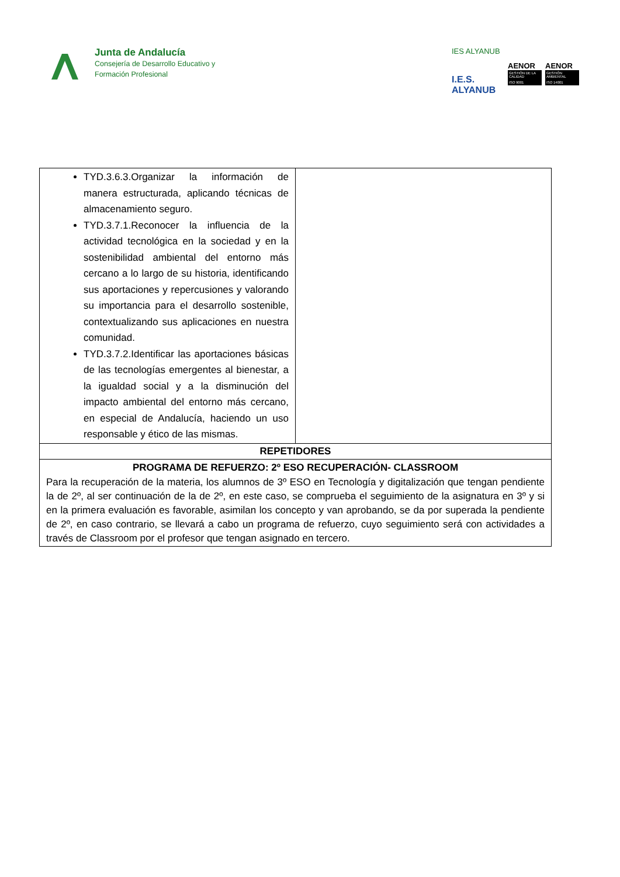Junta de Andalucía
Consejería de Desarrollo Educativo y
Formación Profesional
IES ALYANUB
I.E.S. ALYANUB
AENOR
GESTIÓN DE LA CALIDAD
ISO 9001
AENOR
GESTIÓN AMBIENTAL
ISO 14001
| TYD.3.6.3.Organizar la información de manera estructurada, aplicando técnicas de almacenamiento seguro. TYD.3.7.1.Reconocer la influencia de la actividad tecnológica en la sociedad y en la sostenibilidad ambiental del entorno más cercano a lo largo de su historia, identificando sus aportaciones y repercusiones y valorando su importancia para el desarrollo sostenible, contextualizando sus aplicaciones en nuestra comunidad. TYD.3.7.2.Identificar las aportaciones básicas de las tecnologías emergentes al bienestar, a la igualdad social y a la disminución del impacto ambiental del entorno más cercano, en especial de Andalucía, haciendo un uso responsable y ético de las mismas. | |
| REPETIDORES | |
| PROGRAMA DE REFUERZO: 2º ESO RECUPERACIÓN- CLASSROOM Para la recuperación de la materia, los alumnos de 3º ESO en Tecnología y digitalización que tengan pendiente la de 2º, al ser continuación de la de 2º, en este caso, se comprueba el seguimiento de la asignatura en 3º y si en la primera evaluación es favorable, asimilan los concepto y van aprobando, se da por superada la pendiente de 2º, en caso contrario, se llevará a cabo un programa de refuerzo, cuyo seguimiento será con actividades a través de Classroom por el profesor que tengan asignado en tercero. | |